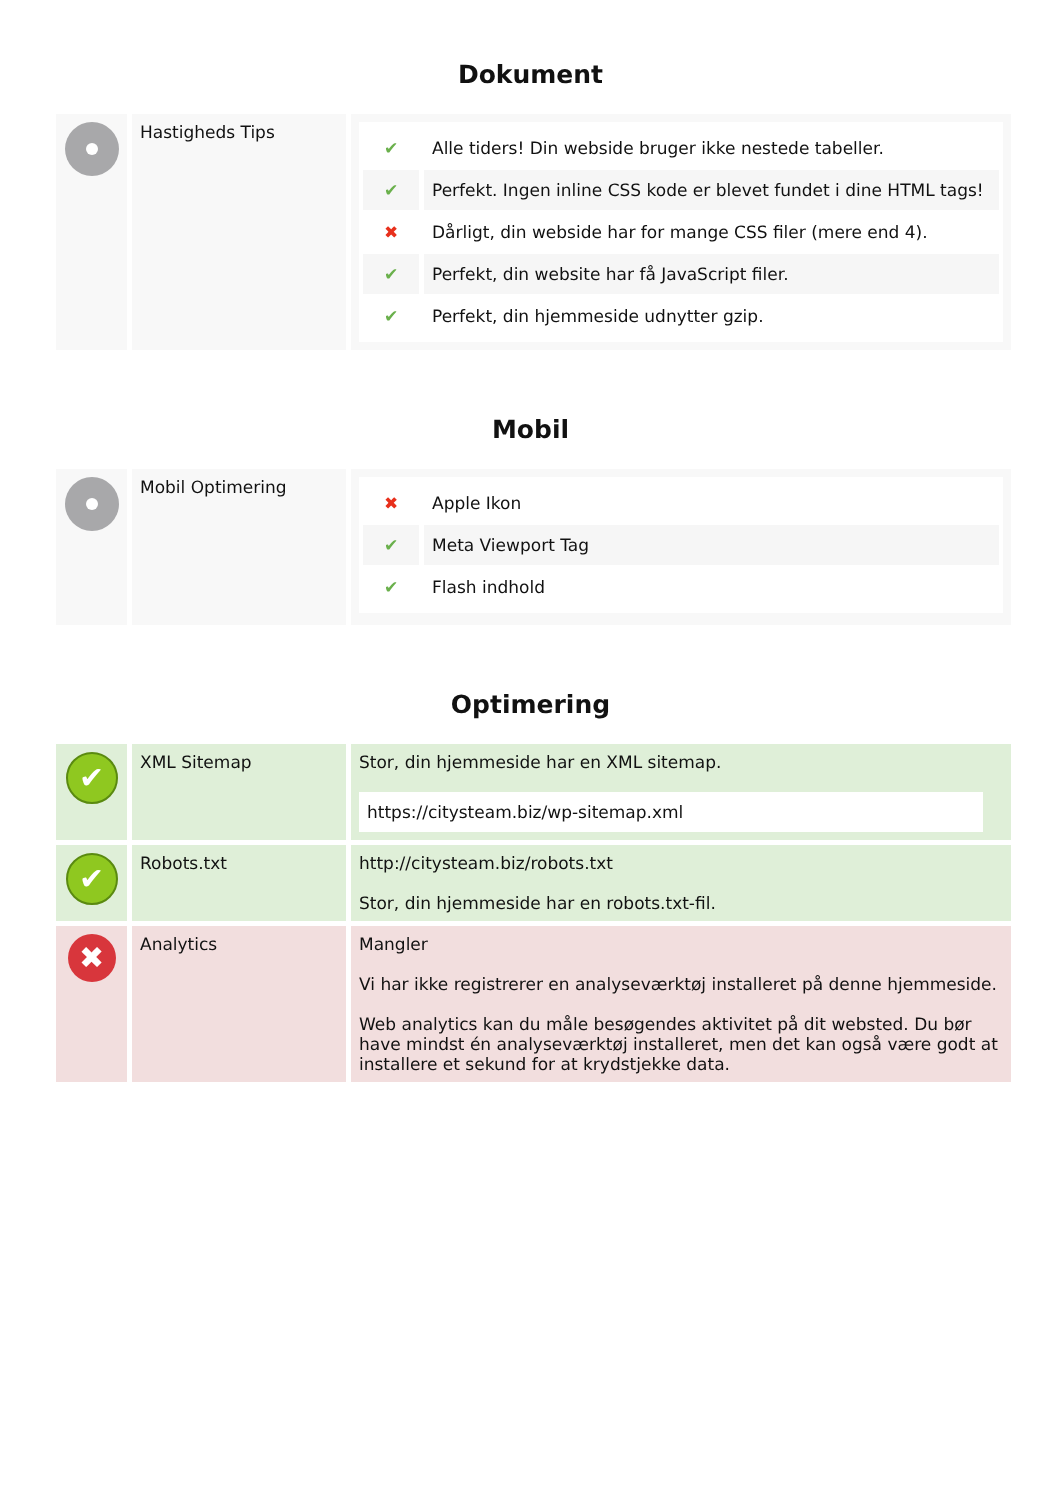Dokument
| | Hastigheds Tips | ✔ Alle tiders! Din webside bruger ikke nestede tabeller. ✔ Perfekt. Ingen inline CSS kode er blevet fundet i dine HTML tags! ✖ Dårligt, din webside har for mange CSS filer (mere end 4). ✔ Perfekt, din website har få JavaScript filer. ✔ Perfekt, din hjemmeside udnytter gzip. |
Mobil
| | Mobil Optimering | ✖ Apple Ikon ✔ Meta Viewport Tag ✔ Flash indhold |
Optimering
| ✔ | XML Sitemap | Stor, din hjemmeside har en XML sitemap. https://citysteam.biz/wp-sitemap.xml |
| ✔ | Robots.txt | http://citysteam.biz/robots.txt Stor, din hjemmeside har en robots.txt-fil. |
| ✖ | Analytics | Mangler Vi har ikke registrerer en analyseværktøj installeret på denne hjemmeside. Web analytics kan du måle besøgendes aktivitet på dit websted. Du bør have mindst én analyseværktøj installeret, men det kan også være godt at installere et sekund for at krydstjekke data. |